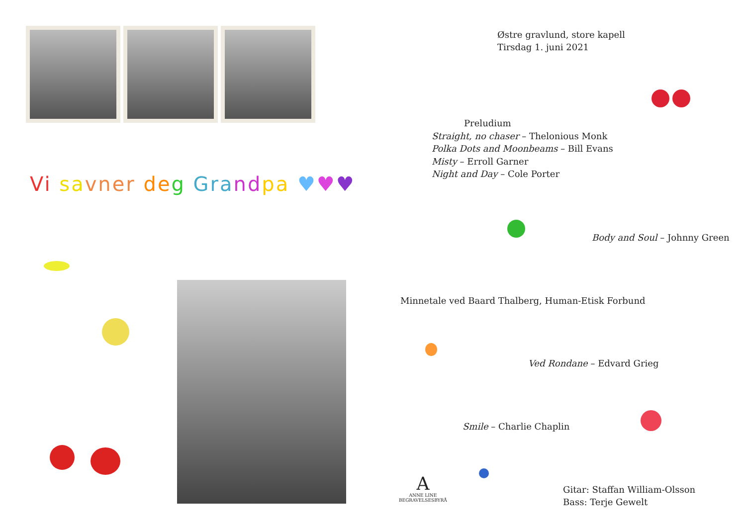Vi sa vner de g Gra nd pa ♥♥♥
Østre gravlund, store kapell
Tirsdag 1. juni 2021
Preludium
Straight, no chaser – Thelonious Monk
Polka Dots and Moonbeams – Bill Evans
Misty – Erroll Garner
Night and Day – Cole Porter
Body and Soul – Johnny Green
Minnetale ved Baard Thalberg, Human-Etisk Forbund
Ved Rondane – Edvard Grieg
Smile – Charlie Chaplin
Gitar: Staffan William-Olsson
Bass: Terje Gewelt
A
ANNE LINE
BEGRAVELSESBYRÅ